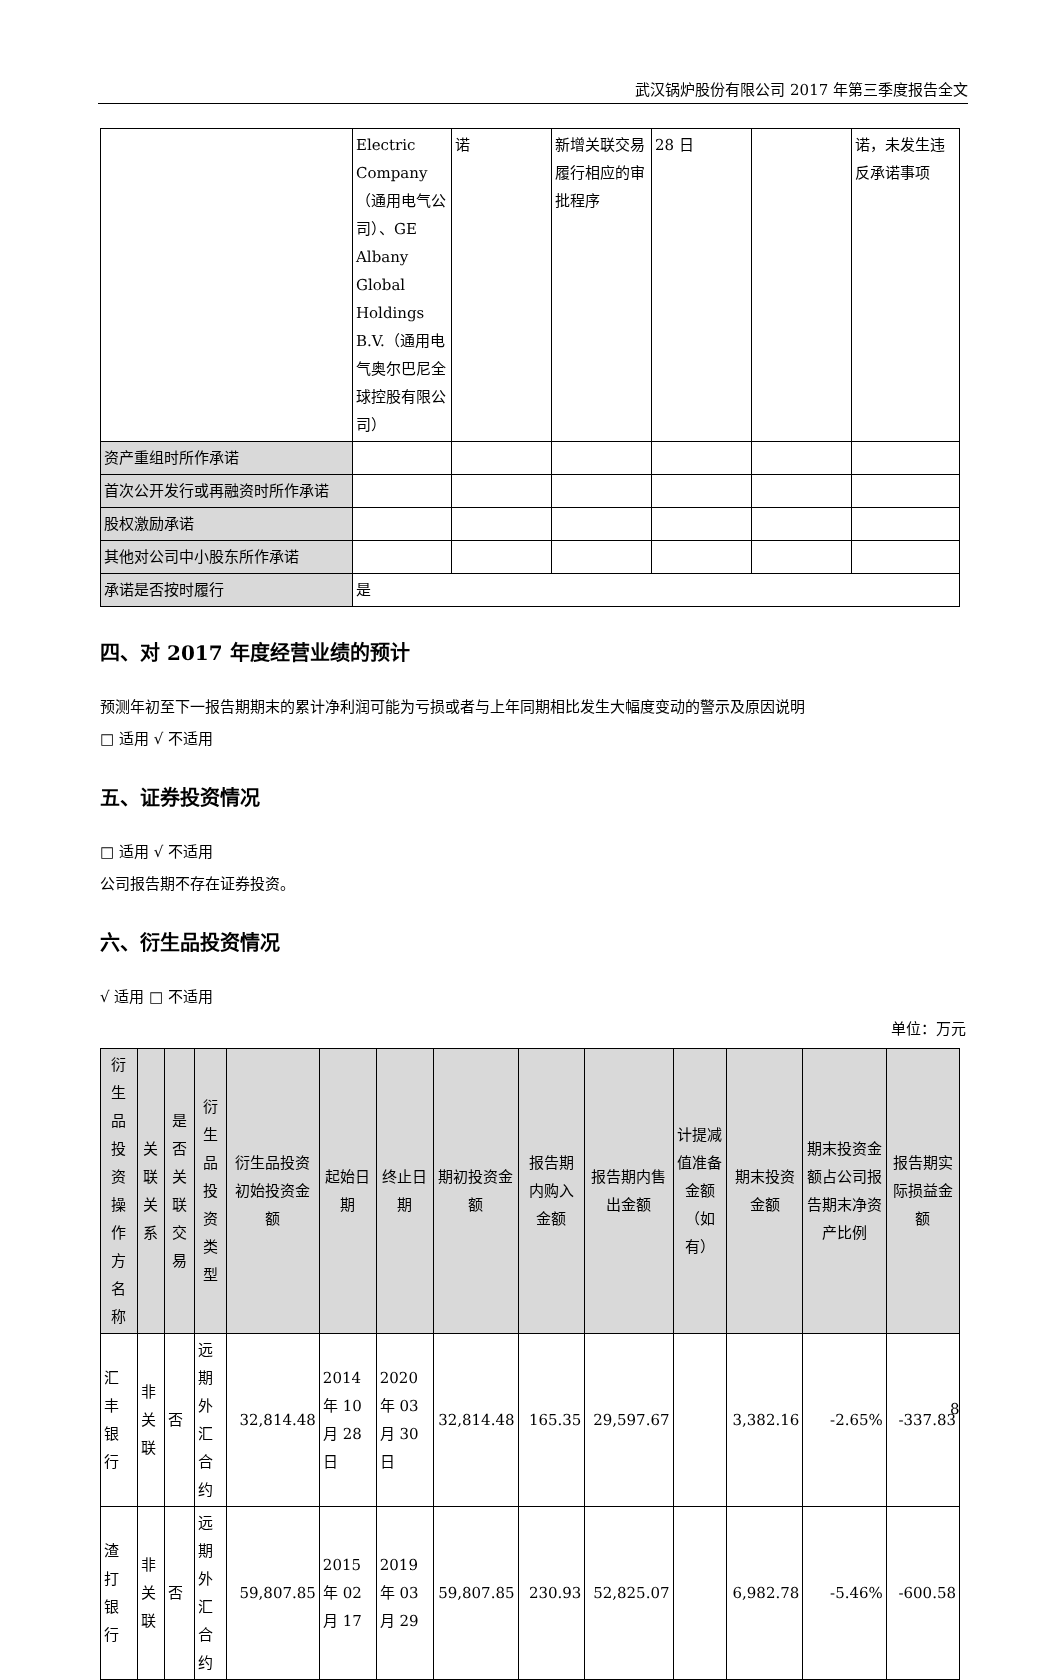武汉锅炉股份有限公司 2017 年第三季度报告全文
| | Electric Company（通用电气公司）、GE Albany Global Holdings B.V.（通用电气奥尔巴尼全球控股有限公司） | 诺 | 新增关联交易履行相应的审批程序 | 28 日 | | 诺，未发生违反承诺事项 |
| 资产重组时所作承诺 | | | | | | |
| 首次公开发行或再融资时所作承诺 | | | | | | |
| 股权激励承诺 | | | | | | |
| 其他对公司中小股东所作承诺 | | | | | | |
| 承诺是否按时履行 | 是 | | | | | |
四、对 2017 年度经营业绩的预计
预测年初至下一报告期期末的累计净利润可能为亏损或者与上年同期相比发生大幅度变动的警示及原因说明
□ 适用 √ 不适用
五、证券投资情况
□ 适用 √ 不适用
公司报告期不存在证券投资。
六、衍生品投资情况
√ 适用 □ 不适用
单位：万元
| 衍生品投资操作方名称 | 关联关系 | 是否关联交易 | 衍生品投资类型 | 衍生品投资初始投资金额 | 起始日期 | 终止日期 | 期初投资金额 | 报告期内购入金额 | 报告期内售出金额 | 计提减值准备金额（如有） | 期末投资金额 | 期末投资金额占公司报告期末净资产比例 | 报告期实际损益金额 |
| --- | --- | --- | --- | --- | --- | --- | --- | --- | --- | --- | --- | --- | --- |
| 汇丰银行 | 非关联 | 否 | 远期外汇合约 | 32,814.48 | 2014 年 10 月 28 日 | 2020 年 03 月 30 日 | 32,814.48 | 165.35 | 29,597.67 | | 3,382.16 | -2.65% | -337.83 |
| 渣打银行 | 非关联 | 否 | 远期外汇合约 | 59,807.85 | 2015 年 02 月 17 | 2019 年 03 月 29 | 59,807.85 | 230.93 | 52,825.07 | | 6,982.78 | -5.46% | -600.58 |
8